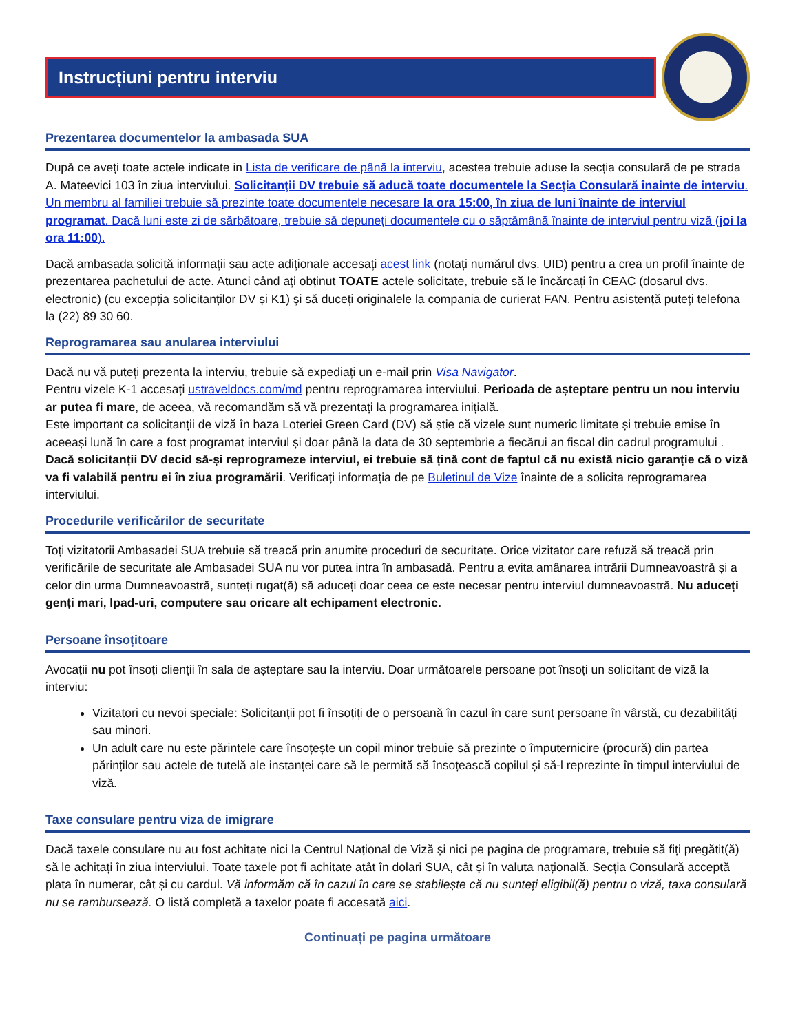Instrucțiuni pentru interviu
Prezentarea documentelor la ambasada SUA
După ce aveți toate actele indicate in Lista de verificare de până la interviu, acestea trebuie aduse la secția consulară de pe strada A. Mateevici 103 în ziua interviului. Solicitanţii DV trebuie să aducă toate documentele la Secţia Consulară înainte de interviu. Un membru al familiei trebuie să prezinte toate documentele necesare la ora 15:00, în ziua de luni înainte de interviul programat. Dacă luni este zi de sărbătoare, trebuie să depuneți documentele cu o săptămână înainte de interviul pentru viză (joi la ora 11:00).
Dacă ambasada solicită informații sau acte adiționale accesați acest link (notați numărul dvs. UID) pentru a crea un profil înainte de prezentarea pachetului de acte. Atunci când ați obținut TOATE actele solicitate, trebuie să le încărcați în CEAC (dosarul dvs. electronic) (cu excepția solicitanților DV și K1) și să duceți originalele la compania de curierat FAN. Pentru asistență puteți telefona la (22) 89 30 60.
Reprogramarea sau anularea interviului
Dacă nu vă puteți prezenta la interviu, trebuie să expediați un e-mail prin Visa Navigator.
Pentru vizele K-1 accesați ustraveldocs.com/md pentru reprogramarea interviului. Perioada de așteptare pentru un nou interviu ar putea fi mare, de aceea, vă recomandăm să vă prezentați la programarea inițială.
Este important ca solicitanții de viză în baza Loteriei Green Card (DV) să știe că vizele sunt numeric limitate și trebuie emise în aceeași lună în care a fost programat interviul și doar până la data de 30 septembrie a fiecărui an fiscal din cadrul programului . Dacă solicitanții DV decid să-și reprogrameze interviul, ei trebuie să țină cont de faptul că nu există nicio garanție că o viză va fi valabilă pentru ei în ziua programării. Verificați informația de pe Buletinul de Vize înainte de a solicita reprogramarea interviului.
Procedurile verificărilor de securitate
Toți vizitatorii Ambasadei SUA trebuie să treacă prin anumite proceduri de securitate. Orice vizitator care refuză să treacă prin verificările de securitate ale Ambasadei SUA nu vor putea intra în ambasadă. Pentru a evita amânarea intrării Dumneavoastră și a celor din urma Dumneavoastră, sunteți rugat(ă) să aduceți doar ceea ce este necesar pentru interviul dumneavoastră. Nu aduceți genți mari, Ipad-uri, computere sau oricare alt echipament electronic.
Persoane însoțitoare
Avocații nu pot însoți clienții în sala de așteptare sau la interviu. Doar următoarele persoane pot însoți un solicitant de viză la interviu:
Vizitatori cu nevoi speciale: Solicitanții pot fi însoțiți de o persoană în cazul în care sunt persoane în vârstă, cu dezabilități sau minori.
Un adult care nu este părintele care însoțește un copil minor trebuie să prezinte o împuternicire (procură) din partea părinților sau actele de tutelă ale instanței care să le permită să însoțească copilul și să-l reprezinte în timpul interviului de viză.
Taxe consulare pentru viza de imigrare
Dacă taxele consulare nu au fost achitate nici la Centrul Național de Viză și nici pe pagina de programare, trebuie să fiți pregătit(ă) să le achitați în ziua interviului. Toate taxele pot fi achitate atât în dolari SUA, cât și în valuta națională. Secția Consulară acceptă plata în numerar, cât și cu cardul. Vă informăm că în cazul în care se stabilește că nu sunteți eligibil(ă) pentru o viză, taxa consulară nu se rambursează. O listă completă a taxelor poate fi accesată aici.
Continuați pe pagina următoare